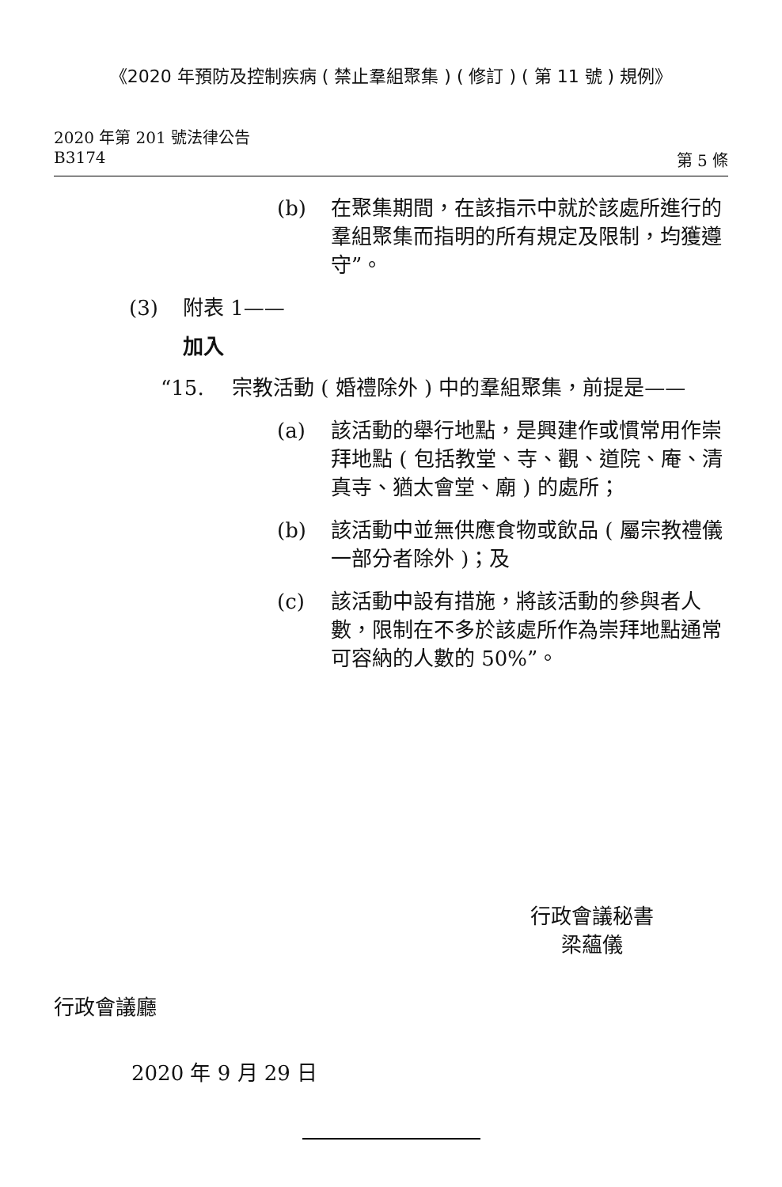《2020 年預防及控制疾病 ( 禁止羣組聚集 ) ( 修訂 ) ( 第 11 號 ) 規例》
2020 年第 201 號法律公告
B3174 第 5 條
(b) 在聚集期間，在該指示中就於該處所進行的羣組聚集而指明的所有規定及限制，均獲遵守”。
(3) 附表 1——
加入
“15. 宗教活動 ( 婚禮除外 ) 中的羣組聚集，前提是——
(a) 該活動的舉行地點，是興建作或慣常用作崇拜地點 ( 包括教堂、寺、觀、道院、庵、清真寺、猶太會堂、廟 ) 的處所；
(b) 該活動中並無供應食物或飲品 ( 屬宗教禮儀一部分者除外 )；及
(c) 該活動中設有措施，將該活動的參與者人數，限制在不多於該處所作為崇拜地點通常可容納的人數的 50%”。
行政會議秘書
梁蘊儀
行政會議廳
2020 年 9 月 29 日